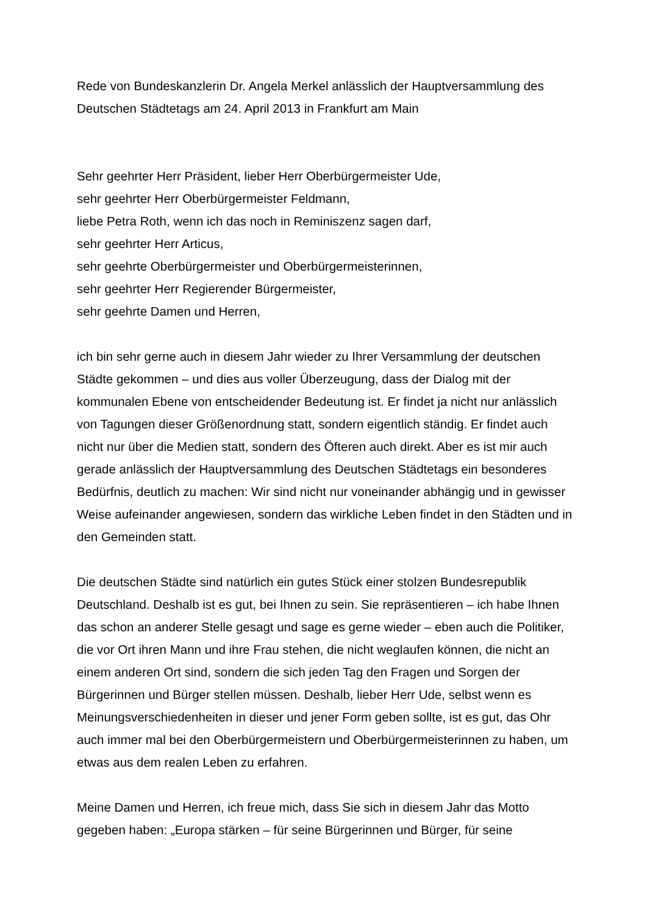Rede von Bundeskanzlerin Dr. Angela Merkel anlässlich der Hauptversammlung des Deutschen Städtetags am 24. April 2013 in Frankfurt am Main
Sehr geehrter Herr Präsident, lieber Herr Oberbürgermeister Ude,
sehr geehrter Herr Oberbürgermeister Feldmann,
liebe Petra Roth, wenn ich das noch in Reminiszenz sagen darf,
sehr geehrter Herr Articus,
sehr geehrte Oberbürgermeister und Oberbürgermeisterinnen,
sehr geehrter Herr Regierender Bürgermeister,
sehr geehrte Damen und Herren,
ich bin sehr gerne auch in diesem Jahr wieder zu Ihrer Versammlung der deutschen Städte gekommen – und dies aus voller Überzeugung, dass der Dialog mit der kommunalen Ebene von entscheidender Bedeutung ist. Er findet ja nicht nur anlässlich von Tagungen dieser Größenordnung statt, sondern eigentlich ständig. Er findet auch nicht nur über die Medien statt, sondern des Öfteren auch direkt. Aber es ist mir auch gerade anlässlich der Hauptversammlung des Deutschen Städtetags ein besonderes Bedürfnis, deutlich zu machen: Wir sind nicht nur voneinander abhängig und in gewisser Weise aufeinander angewiesen, sondern das wirkliche Leben findet in den Städten und in den Gemeinden statt.
Die deutschen Städte sind natürlich ein gutes Stück einer stolzen Bundesrepublik Deutschland. Deshalb ist es gut, bei Ihnen zu sein. Sie repräsentieren – ich habe Ihnen das schon an anderer Stelle gesagt und sage es gerne wieder – eben auch die Politiker, die vor Ort ihren Mann und ihre Frau stehen, die nicht weglaufen können, die nicht an einem anderen Ort sind, sondern die sich jeden Tag den Fragen und Sorgen der Bürgerinnen und Bürger stellen müssen. Deshalb, lieber Herr Ude, selbst wenn es Meinungsverschiedenheiten in dieser und jener Form geben sollte, ist es gut, das Ohr auch immer mal bei den Oberbürgermeistern und Oberbürgermeisterinnen zu haben, um etwas aus dem realen Leben zu erfahren.
Meine Damen und Herren, ich freue mich, dass Sie sich in diesem Jahr das Motto gegeben haben: „Europa stärken – für seine Bürgerinnen und Bürger, für seine